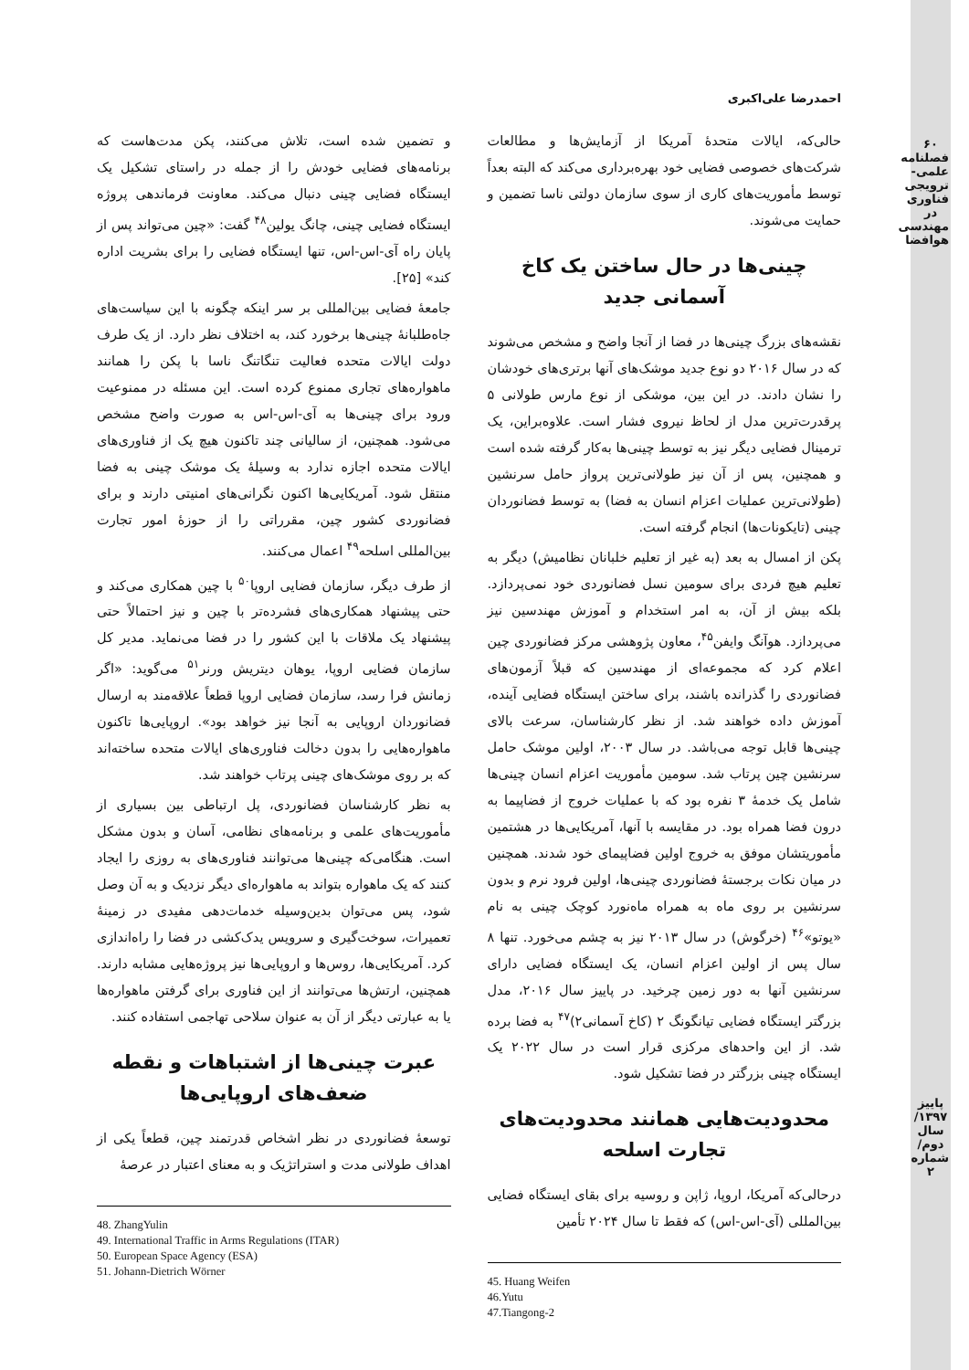۶۰
فصلنامه علمی-ترویجی فناوری در مهندسی هوافضا
پاییز ۱۳۹۷/ سال دوم/ شماره ۲
احمدرضا علی‌اکبری
حالی‌که، ایالات متحدهٔ آمریکا از آزمایش‌ها و مطالعات شرکت‌های خصوصی فضایی خود بهره‌برداری می‌کند که البته بعداً توسط مأموریت‌های کاری از سوی سازمان دولتی ناسا تضمین و حمایت می‌شوند.
چینی‌ها در حال ساختن یک کاخ آسمانی جدید
نقشه‌های بزرگ چینی‌ها در فضا از آنجا واضح و مشخص می‌شوند که در سال ۲۰۱۶ دو نوع جدید موشک‌های آنها برتری‌های خودشان را نشان دادند. در این بین، موشکی از نوع مارس طولانی ۵ پرقدرت‌ترین مدل از لحاظ نیروی فشار است. علاوه‌براین، یک ترمینال فضایی دیگر نیز به توسط چینی‌ها به‌کار گرفته شده است و همچنین، پس از آن نیز طولانی‌ترین پرواز حامل سرنشین (طولانی‌ترین عملیات اعزام انسان به فضا) به توسط فضانوردان چینی (تایکونات‌ها) انجام گرفته است.
پکن از امسال به بعد (به غیر از تعلیم خلبانان نظامیش) دیگر به تعلیم هیچ فردی برای سومین نسل فضانوردی خود نمی‌پردازد. بلکه بیش از آن، به امر استخدام و آموزش مهندسین نیز می‌پردازد. هوآنگ وایفن<sup>۴۵</sup>، معاون پژوهشی مرکز فضانوردی چین اعلام کرد که مجموعه‌ای از مهندسین که قبلاً آزمون‌های فضانوردی را گذرانده باشند، برای ساختن ایستگاه فضایی آینده، آموزش داده خواهند شد. از نظر کارشناسان، سرعت بالای چینی‌ها قابل توجه می‌باشد. در سال ۲۰۰۳، اولین موشک حامل سرنشین چین پرتاب شد. سومین مأموریت اعزام انسان چینی‌ها شامل یک خدمهٔ ۳ نفره بود که با عملیات خروج از فضاپیما به درون فضا همراه بود. در مقایسه با آنها، آمریکایی‌ها در هشتمین مأموریتشان موفق به خروج اولین فضاپیمای خود شدند. همچنین در میان نکات برجستهٔ فضانوردی چینی‌ها، اولین فرود نرم و بدون سرنشین بر روی ماه به همراه ماه‌نورد کوچک چینی به نام «یوتو»<sup>۴۶</sup> (خرگوش) در سال ۲۰۱۳ نیز به چشم می‌خورد. تنها ۸ سال پس از اولین اعزام انسان، یک ایستگاه فضایی دارای سرنشین آنها به دور زمین چرخید. در پاییز سال ۲۰۱۶، مدل بزرگتر ایستگاه فضایی تیانگونگ ۲ (کاخ آسمانی۲)<sup>۴۷</sup> به فضا برده شد. از این واحدهای مرکزی قرار است در سال ۲۰۲۲ یک ایستگاه چینی بزرگتر در فضا تشکیل شود.
محدودیت‌هایی همانند محدودیت‌های تجارت اسلحه
درحالی‌که آمریکا، اروپا، ژاپن و روسیه برای بقای ایستگاه فضایی بین‌المللی (آی-اس-اس) که فقط تا سال ۲۰۲۴ تأمین
45. Huang Weifen
46.Yutu
47.Tiangong-2
و تضمین شده است، تلاش می‌کنند، پکن مدت‌هاست که برنامه‌های فضایی خودش را از جمله در راستای تشکیل یک ایستگاه فضایی چینی دنبال می‌کند. معاونت فرماندهی پروژه ایستگاه فضایی چینی، چانگ یولین<sup>۴۸</sup> گفت: «چین می‌تواند پس از پایان راه آی-اس-اس، تنها ایستگاه فضایی را برای بشریت اداره کند» [۲۵].
جامعهٔ فضایی بین‌المللی بر سر اینکه چگونه با این سیاست‌های جاه‌طلبانهٔ چینی‌ها برخورد کند، به اختلاف نظر دارد. از یک طرف دولت ایالات متحده فعالیت تنگاتنگ ناسا با پکن را همانند ماهواره‌های تجاری ممنوع کرده است. این مسئله در ممنوعیت ورود برای چینی‌ها به آی-اس-اس به صورت واضح مشخص می‌شود. همچنین، از سالیانی چند تاکنون هیچ یک از فناوری‌های ایالات متحده اجازه ندارد به وسیلهٔ یک موشک چینی به فضا منتقل شود. آمریکایی‌ها اکنون نگرانی‌های امنیتی دارند و برای فضانوردی کشور چین، مقرراتی را از حوزهٔ امور تجارت بین‌المللی اسلحه<sup>۴۹</sup> اعمال می‌کنند.
از طرف دیگر، سازمان فضایی اروپا<sup>۵۰</sup> با چین همکاری می‌کند و حتی پیشنهاد همکاری‌های فشرده‌تر با چین و نیز احتمالاً حتی پیشنهاد یک ملاقات با این کشور را در فضا می‌نماید. مدیر کل سازمان فضایی اروپا، یوهان دیتریش ورنر<sup>۵۱</sup> می‌گوید: «اگر زمانش فرا رسد، سازمان فضایی اروپا قطعاً علاقه‌مند به ارسال فضانوردان اروپایی به آنجا نیز خواهد بود». اروپایی‌ها تاکنون ماهواره‌هایی را بدون دخالت فناوری‌های ایالات متحده ساخته‌اند که بر روی موشک‌های چینی پرتاب خواهند شد.
به نظر کارشناسان فضانوردی، پل ارتباطی بین بسیاری از مأموریت‌های علمی و برنامه‌های نظامی، آسان و بدون مشکل است. هنگامی‌که چینی‌ها می‌توانند فناوری‌های به روزی را ایجاد کنند که یک ماهواره بتواند به ماهواره‌ای دیگر نزدیک و به آن وصل شود، پس می‌توان بدین‌وسیله خدمات‌دهی مفیدی در زمینهٔ تعمیرات، سوخت‌گیری و سرویس یدک‌کشی در فضا را راه‌اندازی کرد. آمریکایی‌ها، روس‌ها و اروپایی‌ها نیز پروژه‌هایی مشابه دارند. همچنین، ارتش‌ها می‌توانند از این فناوری برای گرفتن ماهواره‌ها یا به عبارتی دیگر از آن به عنوان سلاحی تهاجمی استفاده کنند.
عبرت چینی‌ها از اشتباهات و نقطه ضعف‌های اروپایی‌ها
توسعهٔ فضانوردی در نظر اشخاص قدرتمند چین، قطعاً یکی از اهداف طولانی مدت و استراتژیک و به معنای اعتبار در عرصهٔ
48. ZhangYulin
49. International Traffic in Arms Regulations (ITAR)
50. European Space Agency (ESA)
51. Johann-Dietrich Wörner